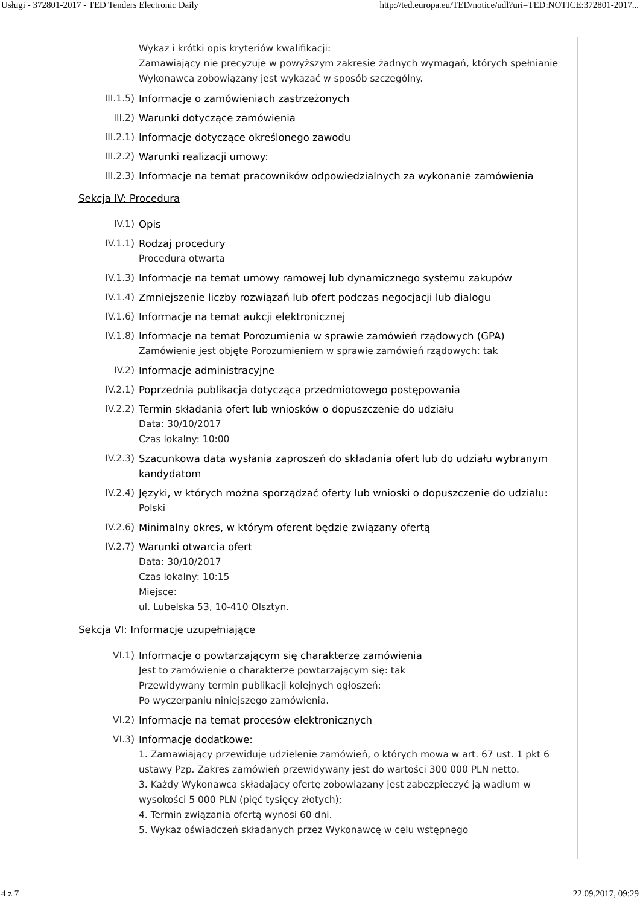Usługi - 372801-2017 - TED Tenders Electronic Daily http://ted.europa.eu/TED/notice/udl?uri=TED:NOTICE:372801-2017...
Wykaz i krótki opis kryteriów kwalifikacji:
Zamawiający nie precyzuje w powyższym zakresie żadnych wymagań, których spełnianie Wykonawca zobowiązany jest wykazać w sposób szczególny.
III.1.5) Informacje o zamówieniach zastrzeżonych
III.2) Warunki dotyczące zamówienia
III.2.1) Informacje dotyczące określonego zawodu
III.2.2) Warunki realizacji umowy:
III.2.3) Informacje na temat pracowników odpowiedzialnych za wykonanie zamówienia
Sekcja IV: Procedura
IV.1) Opis
IV.1.1) Rodzaj procedury
Procedura otwarta
IV.1.3) Informacje na temat umowy ramowej lub dynamicznego systemu zakupów
IV.1.4) Zmniejszenie liczby rozwiązań lub ofert podczas negocjacji lub dialogu
IV.1.6) Informacje na temat aukcji elektronicznej
IV.1.8) Informacje na temat Porozumienia w sprawie zamówień rządowych (GPA)
Zamówienie jest objęte Porozumieniem w sprawie zamówień rządowych: tak
IV.2) Informacje administracyjne
IV.2.1) Poprzednia publikacja dotycząca przedmiotowego postępowania
IV.2.2) Termin składania ofert lub wniosków o dopuszczenie do udziału
Data: 30/10/2017
Czas lokalny: 10:00
IV.2.3) Szacunkowa data wysłania zaproszeń do składania ofert lub do udziału wybranym kandydatom
IV.2.4) Języki, w których można sporządzać oferty lub wnioski o dopuszczenie do udziału:
Polski
IV.2.6) Minimalny okres, w którym oferent będzie związany ofertą
IV.2.7) Warunki otwarcia ofert
Data: 30/10/2017
Czas lokalny: 10:15
Miejsce:
ul. Lubelska 53, 10-410 Olsztyn.
Sekcja VI: Informacje uzupełniające
VI.1) Informacje o powtarzającym się charakterze zamówienia
Jest to zamówienie o charakterze powtarzającym się: tak
Przewidywany termin publikacji kolejnych ogłoszeń:
Po wyczerpaniu niniejszego zamówienia.
VI.2) Informacje na temat procesów elektronicznych
VI.3) Informacje dodatkowe:
1. Zamawiający przewiduje udzielenie zamówień, o których mowa w art. 67 ust. 1 pkt 6 ustawy Pzp. Zakres zamówień przewidywany jest do wartości 300 000 PLN netto.
3. Każdy Wykonawca składający ofertę zobowiązany jest zabezpieczyć ją wadium w wysokości 5 000 PLN (pięć tysięcy złotych);
4. Termin związania ofertą wynosi 60 dni.
5. Wykaz oświadczeń składanych przez Wykonawcę w celu wstępnego
4 z 7 22.09.2017, 09:29